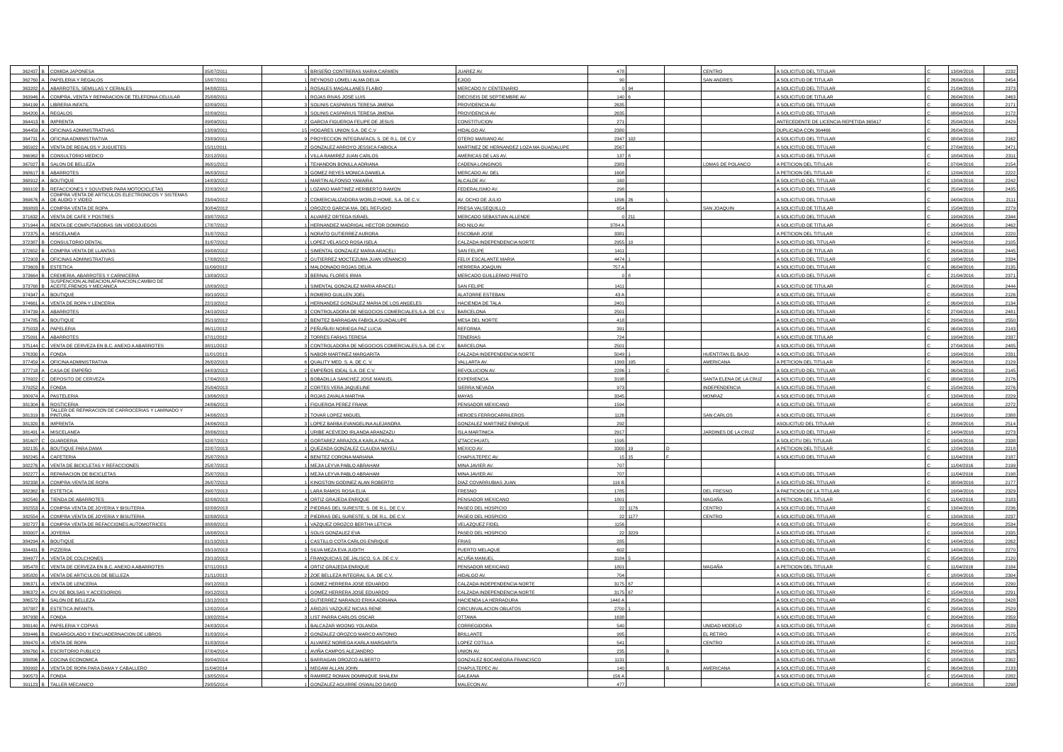| 362437 | B | COMIDA JAPONESA | 05/07/2011 | 5 | BRISEÑO CONTRERAS MARIA CARMEN | JUAREZ AV. | 478 | | | CENTRO | A SOLICITUD DEL TITULAR | C | 13/04/2016 | 2232 |
| 362760 | A | PAPELERIA Y REGALOS | 18/07/2011 | 1 | REYNOSO LOMELI ALMA DELIA | EJIDO | 90 | | | SAN ANDRES | A SOLICITUD DE TITULAR | C | 26/04/2016 | 2454 |
| 363282 | A | ABARROTES, SEMILLAS Y CERIALES | 04/08/2011 | 1 | ROSALES MAGALLANES FLABIO | MERCADO IV CENTENARIO | 0 | 94 | | | A SOLICITUD DEL TITULAR | C | 21/04/2016 | 2373 |
| 363946 | A | COMPRA, VENTA Y REPARACION DE TELEFONIA CELULAR | 25/08/2011 | 1 | ROJAS RIVAS JOSE LUIS | DIECISEIS DE SEPTIEMBRE AV. | 140 | 6 | | | A SOLICITUD DE TITULAR | C | 26/04/2016 | 2463 |
| 364199 | A | LIBRERIA INFATIL | 02/09/2011 | 3 | SOLINIS CASPARIUS TERESA JIMENA | PROVIDENCIA AV. | 2635 | | | | A SOLICITUD DEL TITULAR | C | 08/04/2016 | 2171 |
| 364200 | A | REGALOS | 02/09/2011 | 3 | SOLINIS CASPARIUS TERESA JIMENA | PROVIDENCIA AV. | 2635 | | | | A SOLICITUD DEL TITULAR | C | 08/04/2016 | 2172 |
| 364413 | B | IMPRENTA | 09/09/2011 | 2 | GARCIA FIGUEROA FELIPE DE JESUS | CONSTITUCION | 271 | | | | ANTECEDENTE DE LICENCIA REPETIDA 365617 | C | 25/04/2016 | 2429 |
| 364459 | A | OFICINAS ADMINISTRATIVAS | 13/09/2011 | 15 | HOGARES UNION S.A. DE C.V | HIDALGO AV. | 2380 | | | | DUPLICADA CON 364466 | C | 26/04/2016 | |
| 364731 | A | OFICINA ADMINISTRATIVA | 23/09/2011 | 9 | PROYECCION INTEGRAFACIL S. DE R.L. DE C.V | OTERO MARIANO AV. | 2347 | 102 | | | A SOLICITUD DEL TITULAR | C | 08/04/2016 | 2162 |
| 365922 | A | VENTA DE REGALOS Y JUGUETES | 15/11/2011 | 2 | GONZALEZ ARROYO JESSICA FABIOLA | MARTINEZ DE HERNANDEZ LOZA MA GUADALUPE | 2567 | | | | A SOLICITUD DEL TITULAR | C | 27/04/2016 | 2471 |
| 366962 | B | CONSULTORIO MEDICO | 22/12/2011 | 1 | VILLA RAMIREZ JUAN CARLOS | AMERICAS DE LAS AV. | 137 | 8 | | | A SOLICITUD DEL TITULAR | C | 18/04/2016 | 2311 |
| 367027 | B | SALON DE BELLEZA | 06/01/2012 | 1 | TEHANDON BONILLA ADRIANA | CADENA LONGINOS | 2383 | | | LOMAS DE POLANCO | A PETICION DEL TITULAR | C | 07/04/2016 | 2154 |
| 368617 | B | ABARROTES | 06/03/2012 | 3 | GOMEZ REYES MONICA DANIELA | MERCADO AV. DEL | 1608 | | | | A PETICION DEL TITULAR | C | 12/04/2016 | 2222 |
| 368912 | A | BOUTIQUE | 14/03/2012 | 1 | MARTIN ALFONSO YAMAIRA | ALCALDE AV. | 160 | | | | A SOLICITUD DEL TITULAR | C | 13/04/2016 | 2242 |
| 369102 | B | REFACCIONES Y SOUVENIR PARA MOTOCICLETAS | 22/03/2012 | 1 | LOZANO MARTINEZ HERIBERTO RAMON | FEDERALISMO AV. | 298 | | | | A SOLICITUD DEL TITULAR | C | 25/04/2016 | 2435 |
| 369676 | A | COMPRA VENTA DE ARTICULOS ELECTRONICOS Y SISTEMAS DE AUDIO Y VIDEO | 23/04/2012 | 2 | COMERCIALIZADORA WORLD HOME, S.A. DE C.V. | AV. OCHO DE JULIO | 1896 | 26 | L | | A SOLICITUD DEL TITULAR | C | 04/04/2016 | 2111 |
| 369893 | A | COMPRA VENTA DE ROPA | 30/04/2012 | 1 | OROZCO GARCIA MA. DEL REFUGIO | PRESA VALSEQUILLO | 654 | | | SAN JOAQUIN | A SOLICITUD DE TITULAR | C | 15/04/2016 | 2279 |
| 371632 | A | VENTA DE CAFE Y POSTRES | 03/07/2012 | 1 | ALVAREZ ORTEGA ISRAEL | MERCADO SEBASTIAN ALLENDE | 0 | 211 | | | A SOLICITUD DEL TITULAR | C | 19/04/2016 | 2344 |
| 371944 | A | RENTA DE COMPUTADORAS SIN VIDEOJUEGOS | 17/07/2012 | 1 | HERNANDEZ MADRIGAL HECTOR DOMINGO | RIO NILO AV. | 3784 A | | | | A SOLICITUD DE TITULAR | C | 26/04/2016 | 2462 |
| 372375 | A | MISCELANEA | 31/07/2012 | 1 | NORATO GUTIERREZ AURORA | ESCOBAR JOSE | 3381 | | | | A PETICION DEL TITULAR | C | 12/04/2016 | 2220 |
| 372387 | B | CONSULTORIO DENTAL | 31/07/2012 | 1 | LOPEZ VELASCO ROSA ISELA | CALZADA INDEPENDENCIA NORTE | 2955 | 10 | | | A SOLICITUD DEL TITULAR | C | 04/04/2016 | 2105 |
| 372652 | B | COMPRA VENTA DE LLANTAS | 09/08/2012 | 1 | SIMENTAL GONZALEZ MARIA ARACELI | SAN FELIPE | 1411 | | | | A SOLICITUD DE TITULAR | C | 26/04/2016 | 2445 |
| 372903 | A | OFICINAS ADMINISTRATIVAS | 17/08/2012 | 2 | GUTIERREZ MOCTEZUMA JUAN VENANCIO | FELIX ESCALANTE MARIA | 4474 | 1 | | | A SOLICITUD DEL TITULAR | C | 19/04/2016 | 2334 |
| 373603 | B | ESTETICA | 11/09/2012 | 1 | MALDONADO ROJAS DELIA | HERRERA JOAQUIN | 757 A | | | | A SOLICITUD DEL TITULAR | C | 06/04/2016 | 2135 |
| 373664 | B | CREMERIA, ABARROTES Y CARNICERIA | 13/09/2012 | 3 | BERNAL FLORES IRMA | MERCADO GUILLERMO PRIETO | 0 | 8 | | | A SOLICITUD DEL TITULAR | C | 21/04/2016 | 2371 |
| 373768 | B | SUSPENCION,ALINEACION,AFINACION,CAMBIO DE ACEITE,FRENOS Y MECANICA | 18/09/2012 | 1 | SIMENTAL GONZALEZ MARIA ARACELI | SAN FELIPE | 1411 | | | | A SOLICITUD DE TITULAR | C | 26/04/2016 | 2444 |
| 374347 | A | BOUTIQUE | 09/10/2012 | 1 | ROMERO GUILLEN JOEL | ALATORRE ESTEBAN | 43 A | | | | A SOLICITUD DEL TITULAR | C | 05/04/2016 | 2126 |
| 374661 | A | VENTA DE ROPA Y LENCERIA | 22/10/2012 | 1 | HERNANDEZ GONZALEZ MARIA DE LOS ANGELES | HACIENDA DE TALA | 2401 | | | | A SOLICITUD DEL TITULAR | C | 06/04/2016 | 2134 |
| 374739 | A | ABARROTES | 24/10/2012 | 3 | CONTROLADORA DE NEGOCIOS COMERCIALES,S.A. DE C.V. | BARCELONA | 2501 | | | | A SOLICITUD DEL TITULAR | C | 27/04/2016 | 2481 |
| 374785 | A | BOUTIQUE | 25/10/2012 | 2 | BENITEZ BARRAGAN FABIOLA GUADALUPE | MESA DEL NORTE | 418 | | | | A SOLICITUD DEL TITULAR | C | 29/04/2016 | 2550 |
| 375033 | A | PAPELERIA | 06/11/2012 | 2 | PEÑUÑURI NORIEGA PAZ LUCIA | REFORMA | 391 | | | | A SOLICITUD DEL TITULAR | C | 06/04/2016 | 2143 |
| 375091 | A | ABARROTES | 07/11/2012 | 2 | TORRES FARIAS TERESA | TENERIAS | 724 | | | | A SOLICITUD DE TITULAR | C | 19/04/2016 | 2337 |
| 375144 | C | VENTA DE CERVEZA EN B.C. ANEXO A ABARROTES | 08/11/2012 | 3 | CONTROLADORA DE NEGOCIOS COMERCIALES,S.A. DE C.V. | BARCELONA | 2501 | | | | A SOLICITUD DEL TITULAR | C | 27/04/2016 | 2485 |
| 376330 | A | FONDA | 11/01/2013 | 5 | NABOR MARTINEZ MARGARITA | CALZADA INDEPENDENCIA NORTE | 5049 | 1 | | HUENTITAN EL BAJO | A SOLICITUD DEL TITULAR | C | 19/04/2016 | 2331 |
| 377459 | A | OFICINA ADMINISTRATIVA | 26/02/2013 | 6 | QUALITY MED. S. A. DE C. V. | VALLARTA AV. | 1393 | 105 | | AMERICANA | A PETICION DEL TITULAR | C | 06/04/2016 | 2129 |
| 377718 | A | CASA DE EMPEÑO | 04/03/2013 | 2 | EMPEÑOS IDEAL S.A. DE C.V. | REVOLUCION AV. | 2286 | 1 | C | | A SOLICITUD DEL TITULAR | C | 06/04/2016 | 2145 |
| 378922 | C | DEPOSITO DE CERVEZA | 17/04/2013 | 1 | BOBADILLA SANCHEZ JOSE MANUEL | EXPERIENCIA | 3198 | | | SANTA ELENA DE LA CRUZ | A SOLICITUD DEL TITULAR | C | 08/04/2016 | 2176 |
| 379252 | A | FONDA | 25/04/2013 | 2 | CORTES VERA JAQUELINE | SIERRA NEVADA | 973 | | | INDEPENDENCIA | A SOLICITUD DEL TITULAR | C | 15/04/2016 | 2276 |
| 380974 | A | PASTELERIA | 13/06/2013 | 1 | ROJAS ZAVALA MARTHA | MAYAS | 3345 | | | MONRAZ | A SOLICITUD DEL TITULAR | C | 13/04/2016 | 2229 |
| 381304 | B | ROSTICERIA | 24/06/2013 | 1 | FIGUEROA PEREZ FRANK | PENSADOR MEXICANO | 1594 | | | | A SOLICITUD DEL TITULAR | C | 14/04/2016 | 2272 |
| 381319 | B | TALLER DE REPARACION DE CARROCERIAS Y LAMINADO Y PINTURA | 24/06/2013 | 2 | TOVAR LOPEZ MIGUEL | HEROES FERROCARRILEROS | 1126 | | | SAN CARLOS | A SOLICITUD DEL TITULAR | C | 21/04/2016 | 2388 |
| 381320 | B | IMPRENTA | 24/06/2013 | 3 | LOPEZ BARBA EVANGELINA ALEJANDRA | GONZALEZ MARTINEZ ENRIQUE | 292 | | | | ASOLICITUD DEL TITULAR | C | 28/04/2016 | 2514 |
| 381491 | A | MISCELANEA | 28/06/2013 | 1 | URIBE ACEVEDO IRLANDA ARANZAZU | ISLA MARTINICA | 2917 | | | JARDINES DE LA CRUZ | A SOLICITUD DEL TITULAR | C | 14/04/2016 | 2273 |
| 381607 | C | GUARDERIA | 02/07/2013 | 8 | GORTAREZ ARRAZOLA KARLA PAOLA | IZTACCIHUATL | 1595 | | | | A SOLICITU DEL TITULAR | C | 19/04/2016 | 2338 |
| 382135 | A | BOUTIQUE PARA DAMA | 22/07/2013 | 1 | QUEZADA GONZALEZ CLAUDIA NAYELI | MEXICO AV. | 3300 | 19 | D | | A PETICION DEL TITULAR | C | 12/04/2016 | 2218 |
| 382245 | A | CAFETERIA | 25/07/2013 | 4 | BENITEZ CORONA MARIANA | CHAPULTEPEC AV. | 15 | 15 | F | | A SOLICITUD DEL TITULAR | C | 11/04/2016 | 2187 |
| 382276 | A | VENTA DE BICICLETAS Y REFACCIONES | 25/07/2013 | 1 | MEJIA LEYVA PABLO ABRAHAM | MINA JAVIER AV. | 707 | | | | | C | 11/04/2016 | 2199 |
| 382277 | A | REPARACION DE BICICLETAS | 25/07/2013 | 1 | MEJIA LEYVA PABLO ABRAHAM | MINA JAVIER AV. | 707 | | | | A SOLICITUD DEL TITULAR | C | 11/04/2016 | 2198 |
| 382338 | A | COMPRA-VENTA DE ROPA | 26/07/2013 | 1 | KINGSTON GODINEZ ALAN ROBERTO | DIAZ COVARRUBIAS JUAN | 116 B | | | | A SOLICITUD DEL TITULAR | C | 08/04/2016 | 2177 |
| 382362 | B | ESTETICA | 29/07/2013 | 1 | LARA RAMOS ROSA ELIA | FRESNO | 1785 | | | DEL FRESNO | A PAETICION DE LA TITULAR | C | 19/04/2016 | 2329 |
| 382540 | A | TIENDA DE ABARROTES | 02/08/2013 | 4 | ORTIZ GRAJEDA ENRIQUE | PENSADOR MEXICANO | 1801 | | | MAGAÑA | A PETICION DEL TITULAR | C | 11/04/2016 | 2183 |
| 382553 | A | COMPRA VENTA DE JOYERIA Y BISUTERIA | 02/08/2013 | 2 | PIEDRAS DEL SURESTE, S. DE R.L. DE C.V. | PASEO DEL HOSPICIO | 22 | 1176 | | CENTRO | A SOLICITUD DEL TITULAR | C | 13/04/2016 | 2236 |
| 382554 | A | COMPRA VENTA DE JOYERIA Y BISUTERIA | 02/08/2013 | 2 | PIEDRAS DEL SURESTE, S. DE R.L. DE C.V. | PASEO DEL HOSPICIO | 22 | 1177 | | CENTRO | A SOLICITUD DEL TITULAR | C | 13/04/2016 | 2237 |
| 382727 | B | COMPRA VENTA DE REFACCIONES AUTOMOTRICES | 08/08/2013 | 1 | VAZQUEZ OROZCO BERTHA LETICIA | VELAZQUEZ FIDEL | 1156 | | | | A SOLICITUD DEL TITULAR | C | 29/04/2016 | 2534 |
| 383007 | A | JOYERIA | 16/08/2013 | 1 | SOLIS GONZALEZ EVA | PASEO DEL HOSPICIO | 22 | 3229 | | | A SOLICITUD DEL TITULAR | C | 19/04/2016 | 2335 |
| 384294 | A | BOUTIQUE | 01/10/2013 | 1 | CASTILLO COTA CARLOS ENRIQUE | FRIAS | 285 | | | | A SOLICITUD DEL TITULAR | C | 14/04/2016 | 2262 |
| 384431 | B | PIZZERIA | 03/10/2013 | 3 | SILVA MEZA EVA JUDITH | PUERTO MELAQUE | 602 | | | | A SOLICITUD DEL TITULAR | C | 14/04/2016 | 2270 |
| 384977 | A | VENTA DE COLCHONES | 23/10/2013 | 1 | FRANQUICIAS DE JALISCO, S.A. DE C.V. | ACUÑA MANUEL | 3184 | 5 | | | A SOLICITUD DEL TITULAR | C | 05/04/2016 | 2120 |
| 385478 | C | VENTA DE CERVEZA EN B.C. ANEXO A ABARROTES | 07/11/2013 | 4 | ORTIZ GRAJEDA ENRIQUE | PENSADOR MEXICANO | 1801 | | | MAGAÑA | A PETICION DEL TITULAR | C | 11/04/2016 | 2184 |
| 385820 | A | VENTA DE ARTICULOS DE BELLEZA | 21/11/2013 | 2 | ZOE BELLEZA INTEGRAL S.A. DE C.V. | HIDALGO AV. | 704 | | | | A SOLICITUD DEL TITULAR | C | 18/04/2016 | 2304 |
| 386371 | A | VENTA DE LENCERIA | 09/12/2013 | 1 | GOMEZ HERRERA JOSE EDUARDO | CALZADA INDEPENDENCIA NORTE | 3175 | 67 | | | A SOLICITUD DEL TITULAR | C | 15/04/2016 | 2290 |
| 386372 | A | C/V DE BOLSAS Y ACCESORIOS | 09/12/2013 | 1 | GOMEZ HERRERA JOSE EDUARDO | CALZADA INDEPENDENCIA NORTE | 3175 | 67 | | | A SOLICITUD DEL TITULAR | C | 15/04/2016 | 2291 |
| 386572 | B | SALON DE BELLEZA | 13/12/2013 | 1 | GUTIERREZ NARANJO ERIKA ADRIANA | HACIENDA LA HERRADURA | 1440 A | | | | A SOLICITUD DEL TITULAR | C | 25/04/2016 | 2428 |
| 387887 | B | ESTETICA INFANTIL | 12/02/2014 | 2 | ARIDJIS VAZQUEZ NICIAS RENE | CIRCUNVALACION OBLATOS | 2700 | 1 | | | A SOLICITUD DEL TITULAR | C | 29/04/2016 | 2529 |
| 387938 | A | FONDA | 13/02/2014 | 3 | LIST PARRA CARLOS OSCAR | OTTAWA | 1638 | | | | A SOLICITUD DEL TITULAR | C | 20/04/2016 | 2359 |
| 389140 | A | PAPELERIA Y COPIAS | 24/03/2014 | 1 | BALCAZAR WOONG YOLANDA | CORREGIDORA | 540 | | | UNIDAD MODELO | A SOLICITUD DEL TITULAR | C | 29/04/2016 | 2539 |
| 389446 | B | ENGARGOLADO Y ENCUADERNACION DE LIBROS | 31/03/2014 | 2 | GONZALEZ OROZCO MARCO ANTONIO | BRILLANTE | 995 | | | EL RETIRO | A SOLICITUD DEL TITULAR | C | 08/04/2016 | 2175 |
| 389470 | A | VENTA DE ROPA | 31/03/2014 | 1 | ALVAREZ NORIEGA KARLA MARGARITA | LOPEZ COTILLA | 541 | | | CENTRO | A SOLICITUD DEL TITULAR | C | 04/04/2016 | 2102 |
| 389760 | A | ESCRITORIO PUBLICO | 07/04/2014 | 1 | AVIÑA CAMPOS ALEJANDRO | UNION AV. | 235 | | B | | A SOLICITUD DEL TITULAR | C | 29/04/2016 | 2525 |
| 389896 | A | COCINA ECONOMICA | 09/04/2014 | 1 | BARRAGAN OROZCO ALBERTO | GONZALEZ BOCANEGRA FRANCISCO | 1131 | | | | A SOLICITUD DEL TITULAR | C | 18/04/2016 | 2302 |
| 389992 | A | VENTA DE ROPA PARA DAMA Y CABALLERO | 11/04/2014 | 1 | MEGAW ALLAN JOHN | CHAPULTEPEC AV. | 140 | | B | AMERICANA | A SOLICITUD DEL TITULAR | C | 06/04/2016 | 2133 |
| 390573 | A | FONDA | 13/05/2014 | 6 | RAMIREZ ROMAN DOMINIQUE SHALEM | GALEANA | 156 A | | | | A SOLICITUD DEL TITULAR | C | 15/04/2016 | 2282 |
| 391123 | B | TALLER MECANICO | 29/05/2014 | 1 | GONZALEZ AGUIRRE OSWALDO DAVID | MALECON AV. | 477 | | | | A SOLICITUD DEL TITULAR | C | 18/04/2016 | 2298 |